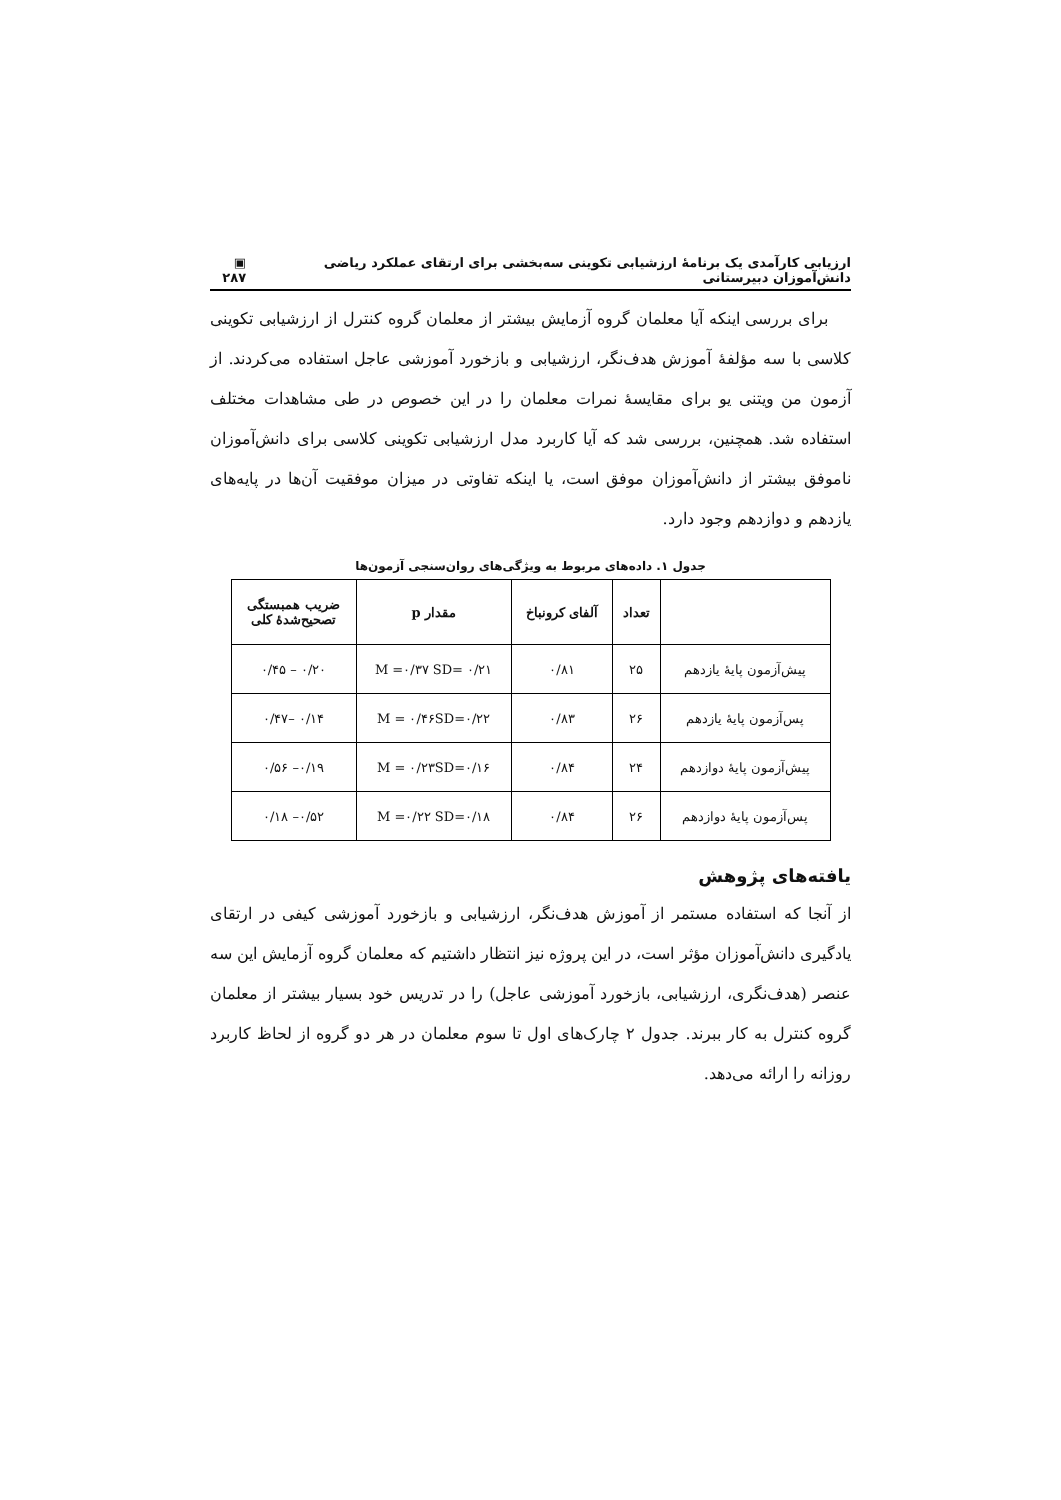ارزیابی کارآمدی یک برنامهٔ ارزشیابی تکوینی سه‌بخشی برای ارتقای عملکرد ریاضی دانش‌آموزان دبیرستانی ▣ ۲۸۷
برای بررسی اینکه آیا معلمان گروه آزمایش بیشتر از معلمان گروه کنترل از ارزشیابی تکوینی کلاسی با سه مؤلفهٔ آموزش هدف‌نگر، ارزشیابی و بازخورد آموزشی عاجل استفاده می‌کردند. از آزمون من ویتنی یو برای مقایسهٔ نمرات معلمان را در این خصوص در طی مشاهدات مختلف استفاده شد. همچنین، بررسی شد که آیا کاربرد مدل ارزشیابی تکوینی کلاسی برای دانش‌آموزان ناموفق بیشتر از دانش‌آموزان موفق است، یا اینکه تفاوتی در میزان موفقیت آن‌ها در پایه‌های یازدهم و دوازدهم وجود دارد.
جدول ۱. داده‌های مربوط به ویژگی‌های روان‌سنجی آزمون‌ها
| | تعداد | آلفای کرونباخ | مقدار p | ضریب همبستگی تصحیح‌شدهٔ کلی |
| --- | --- | --- | --- | --- |
| پیش‌آزمون پایهٔ یازدهم | ۲۵ | ۰/۸۱ | M =۰/۳۷ SD= ۰/۲۱ | ۰/۲۰ – ۰/۴۵ |
| پس‌آزمون پایهٔ یازدهم | ۲۶ | ۰/۸۳ | M = ۰/۴۶SD=۰/۲۲ | ۰/۱۴ –۰/۴۷ |
| پیش‌آزمون پایهٔ دوازدهم | ۲۴ | ۰/۸۴ | M = ۰/۲۳SD=۰/۱۶ | ۰/۱۹– ۰/۵۶ |
| پس‌آزمون پایهٔ دوازدهم | ۲۶ | ۰/۸۴ | M =۰/۲۲ SD=۰/۱۸ | ۰/۵۲– ۰/۱۸ |
یافته‌های پژوهش
از آنجا که استفاده مستمر از آموزش هدف‌نگر، ارزشیابی و بازخورد آموزشی کیفی در ارتقای یادگیری دانش‌آموزان مؤثر است، در این پروژه نیز انتظار داشتیم که معلمان گروه آزمایش این سه عنصر (هدف‌نگری، ارزشیابی، بازخورد آموزشی عاجل) را در تدریس خود بسیار بیشتر از معلمان گروه کنترل به کار ببرند. جدول ۲ چارک‌های اول تا سوم معلمان در هر دو گروه از لحاظ کاربرد روزانه را ارائه می‌دهد.